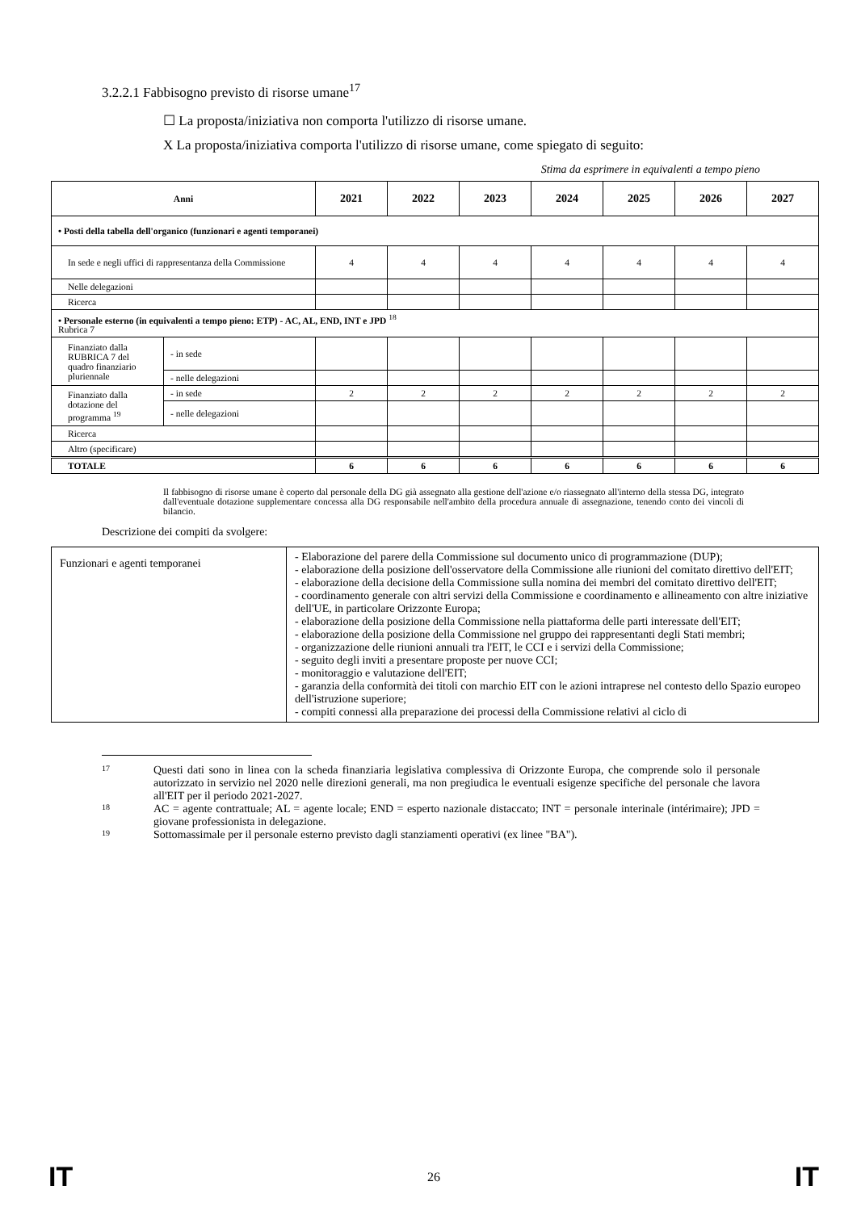3.2.2.1 Fabbisogno previsto di risorse umane<sup>17</sup>
☐ La proposta/iniziativa non comporta l'utilizzo di risorse umane.
X La proposta/iniziativa comporta l'utilizzo di risorse umane, come spiegato di seguito:
Stima da esprimere in equivalenti a tempo pieno
| Anni | | 2021 | 2022 | 2023 | 2024 | 2025 | 2026 | 2027 |
| --- | --- | --- | --- | --- | --- | --- | --- | --- |
| • Posti della tabella dell'organico (funzionari e agenti temporanei) | | | | | | | | |
| In sede e negli uffici di rappresentanza della Commissione | | 4 | 4 | 4 | 4 | 4 | 4 | 4 |
| Nelle delegazioni | | | | | | | | |
| Ricerca | | | | | | | | |
| • Personale esterno (in equivalenti a tempo pieno: ETP) - AC, AL, END, INT e JPD <sup>18</sup> Rubrica 7 | | | | | | | | |
| Finanziato dalla RUBRICA 7 del quadro finanziario pluriennale | - in sede | | | | | | | |
| | - nelle delegazioni | | | | | | | |
| Finanziato dalla dotazione del programma <sup>19</sup> | - in sede | 2 | 2 | 2 | 2 | 2 | 2 | 2 |
| | - nelle delegazioni | | | | | | | |
| Ricerca | | | | | | | | |
| Altro (specificare) | | | | | | | | |
| TOTALE | | 6 | 6 | 6 | 6 | 6 | 6 | 6 |
Il fabbisogno di risorse umane è coperto dal personale della DG già assegnato alla gestione dell'azione e/o riassegnato all'interno della stessa DG, integrato dall'eventuale dotazione supplementare concessa alla DG responsabile nell'ambito della procedura annuale di assegnazione, tenendo conto dei vincoli di bilancio.
Descrizione dei compiti da svolgere:
| Funzionari e agenti temporanei | - Elaborazione del parere della Commissione sul documento unico di programmazione (DUP); - elaborazione della posizione dell'osservatore della Commissione alle riunioni del comitato direttivo dell'EIT; - elaborazione della decisione della Commissione sulla nomina dei membri del comitato direttivo dell'EIT; - coordinamento generale con altri servizi della Commissione e coordinamento e allineamento con altre iniziative dell'UE, in particolare Orizzonte Europa; - elaborazione della posizione della Commissione nella piattaforma delle parti interessate dell'EIT; - elaborazione della posizione della Commissione nel gruppo dei rappresentanti degli Stati membri; - organizzazione delle riunioni annuali tra l'EIT, le CCI e i servizi della Commissione; - seguito degli inviti a presentare proposte per nuove CCI; - monitoraggio e valutazione dell'EIT; - garanzia della conformità dei titoli con marchio EIT con le azioni intraprese nel contesto dello Spazio europeo dell'istruzione superiore; - compiti connessi alla preparazione dei processi della Commissione relativi al ciclo di |
17
Questi dati sono in linea con la scheda finanziaria legislativa complessiva di Orizzonte Europa, che comprende solo il personale autorizzato in servizio nel 2020 nelle direzioni generali, ma non pregiudica le eventuali esigenze specifiche del personale che lavora all'EIT per il periodo 2021-2027.
18
AC = agente contrattuale; AL = agente locale; END = esperto nazionale distaccato; INT = personale interinale (intérimaire); JPD = giovane professionista in delegazione.
19
Sottomassimale per il personale esterno previsto dagli stanziamenti operativi (ex linee "BA").
IT 26 IT